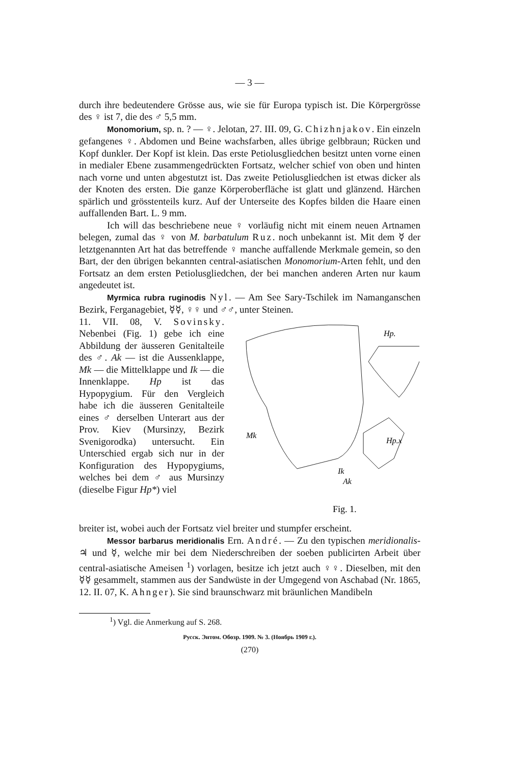— 3 —
durch ihre bedeutendere Grösse aus, wie sie für Europa typisch ist. Die Körpergrösse des ♀ ist 7, die des ♂ 5,5 mm.
Monomorium, sp. n. ? — ♀. Jelotan, 27. III. 09, G. Chizhnjakov. Ein einzeln gefangenes ♀. Abdomen und Beine wachsfarben, alles übrige gelbbraun; Rücken und Kopf dunkler. Der Kopf ist klein. Das erste Petiolusgliedchen besitzt unten vorne einen in medialer Ebene zusammengedrückten Fortsatz, welcher schief von oben und hinten nach vorne und unten abgestutzt ist. Das zweite Petiolusgliedchen ist etwas dicker als der Knoten des ersten. Die ganze Körperoberfläche ist glatt und glänzend. Härchen spärlich und grösstenteils kurz. Auf der Unterseite des Kopfes bilden die Haare einen auffallenden Bart. L. 9 mm.
Ich will das beschriebene neue ♀ vorläufig nicht mit einem neuen Artnamen belegen, zumal das ♀ von M. barbatulum Ruz. noch unbekannt ist. Mit dem ☿ der letztgenannten Art hat das betreffende ♀ manche auffallende Merkmale gemein, so den Bart, der den übrigen bekannten central-asiatischen Monomorium-Arten fehlt, und den Fortsatz an dem ersten Petiolusgliedchen, der bei manchen anderen Arten nur kaum angedeutet ist.
Myrmica rubra ruginodis Nyl. — Am See Sary-Tschilek im Namanganschen Bezirk, Ferganagebiet, ☿☿, ♀♀ und ♂♂, unter Steinen.
11. VII. 08, V. Sovinsky. Nebenbei (Fig. 1) gebe ich eine Abbildung der äusseren Genitalteile des ♂. Ak — ist die Aussenklappe, Mk — die Mittelklappe und Ik — die Innenklappe. Hp ist das Hypopygium. Für den Vergleich habe ich die äusseren Genitalteile eines ♂ derselben Unterart aus der Prov. Kiev (Mursinzy, Bezirk Svenigorodka) untersucht. Ein Unterschied ergab sich nur in der Konfiguration des Hypopygiums, welches bei dem ♂ aus Mursinzy (dieselbe Figur Hp*) viel
Mk
Ik
Ak
Hp.
Hp.x
Fig. 1.
breiter ist, wobei auch der Fortsatz viel breiter und stumpfer erscheint.
Messor barbarus meridionalis Ern. André. — Zu den typischen meridionalis-♃ und ☿, welche mir bei dem Niederschreiben der soeben publicirten Arbeit über central-asiatische Ameisen <sup>1</sup>) vorlagen, besitze ich jetzt auch ♀♀. Dieselben, mit den ☿☿ gesammelt, stammen aus der Sandwüste in der Umgegend von Aschabad (Nr. 1865, 12. II. 07, K. Ahnger). Sie sind braunschwarz mit bräunlichen Mandibeln
<sup>1</sup>) Vgl. die Anmerkung auf S. 268.
Русск. Энтом. Обозр. 1909. № 3. (Ноябрь 1909 г.).
(270)